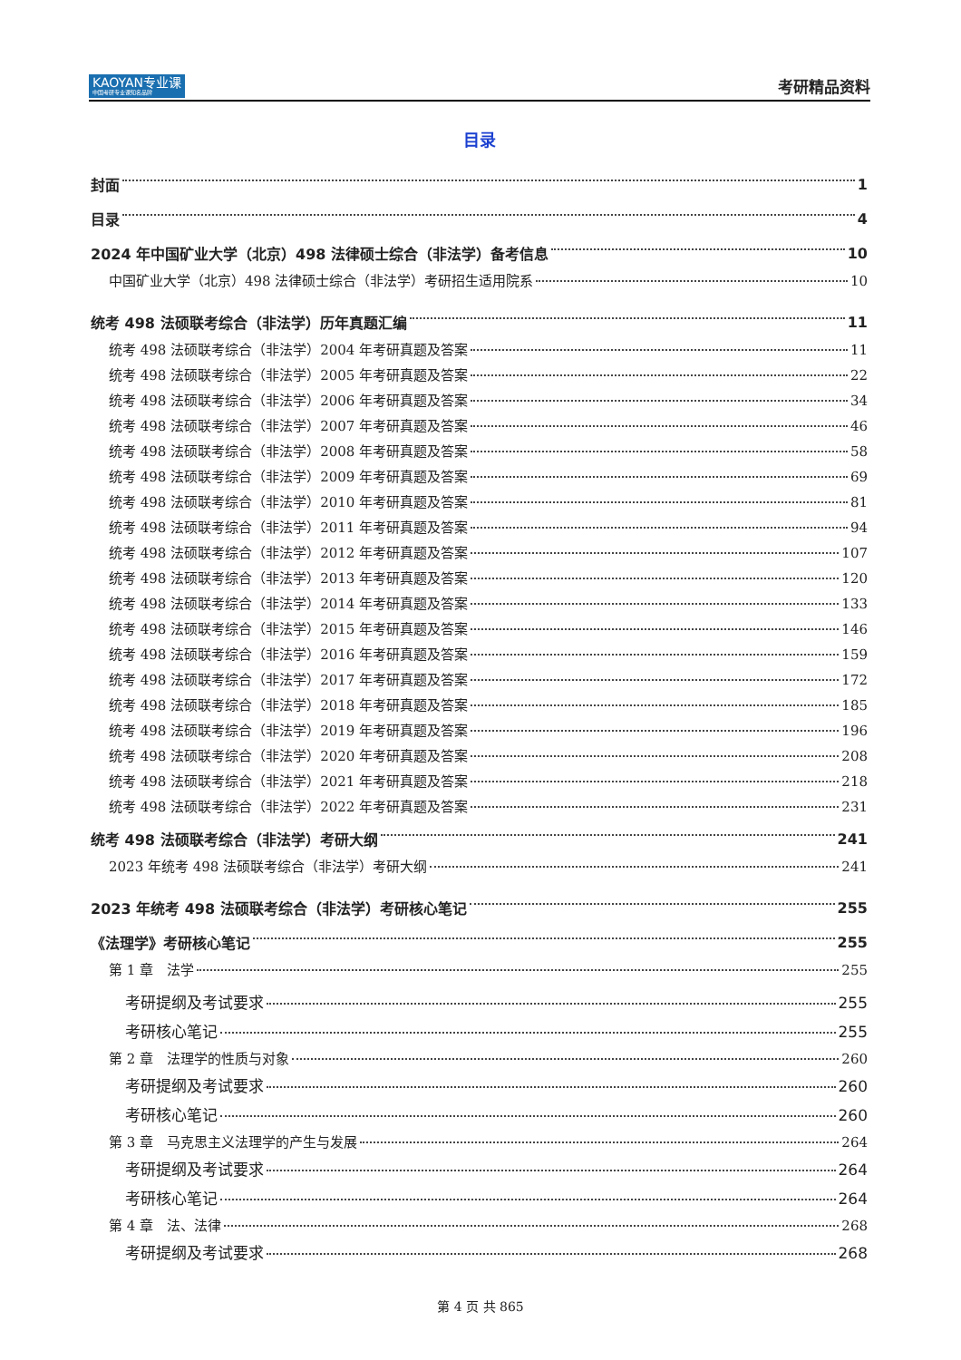KAOYAN专业课
中国考研专业课知名品牌
考研精品资料
目录
封面 1
目录 4
2024 年中国矿业大学（北京）498 法律硕士综合（非法学）备考信息 10
中国矿业大学（北京）498 法律硕士综合（非法学）考研招生适用院系 10
统考 498 法硕联考综合（非法学）历年真题汇编 11
统考 498 法硕联考综合（非法学）2004 年考研真题及答案 11
统考 498 法硕联考综合（非法学）2005 年考研真题及答案 22
统考 498 法硕联考综合（非法学）2006 年考研真题及答案 34
统考 498 法硕联考综合（非法学）2007 年考研真题及答案 46
统考 498 法硕联考综合（非法学）2008 年考研真题及答案 58
统考 498 法硕联考综合（非法学）2009 年考研真题及答案 69
统考 498 法硕联考综合（非法学）2010 年考研真题及答案 81
统考 498 法硕联考综合（非法学）2011 年考研真题及答案 94
统考 498 法硕联考综合（非法学）2012 年考研真题及答案 107
统考 498 法硕联考综合（非法学）2013 年考研真题及答案 120
统考 498 法硕联考综合（非法学）2014 年考研真题及答案 133
统考 498 法硕联考综合（非法学）2015 年考研真题及答案 146
统考 498 法硕联考综合（非法学）2016 年考研真题及答案 159
统考 498 法硕联考综合（非法学）2017 年考研真题及答案 172
统考 498 法硕联考综合（非法学）2018 年考研真题及答案 185
统考 498 法硕联考综合（非法学）2019 年考研真题及答案 196
统考 498 法硕联考综合（非法学）2020 年考研真题及答案 208
统考 498 法硕联考综合（非法学）2021 年考研真题及答案 218
统考 498 法硕联考综合（非法学）2022 年考研真题及答案 231
统考 498 法硕联考综合（非法学）考研大纲 241
2023 年统考 498 法硕联考综合（非法学）考研大纲 241
2023 年统考 498 法硕联考综合（非法学）考研核心笔记 255
《法理学》考研核心笔记 255
第 1 章　法学 255
考研提纲及考试要求 255
考研核心笔记 255
第 2 章　法理学的性质与对象 260
考研提纲及考试要求 260
考研核心笔记 260
第 3 章　马克思主义法理学的产生与发展 264
考研提纲及考试要求 264
考研核心笔记 264
第 4 章　法、法律 268
考研提纲及考试要求 268
第 4 页 共 865